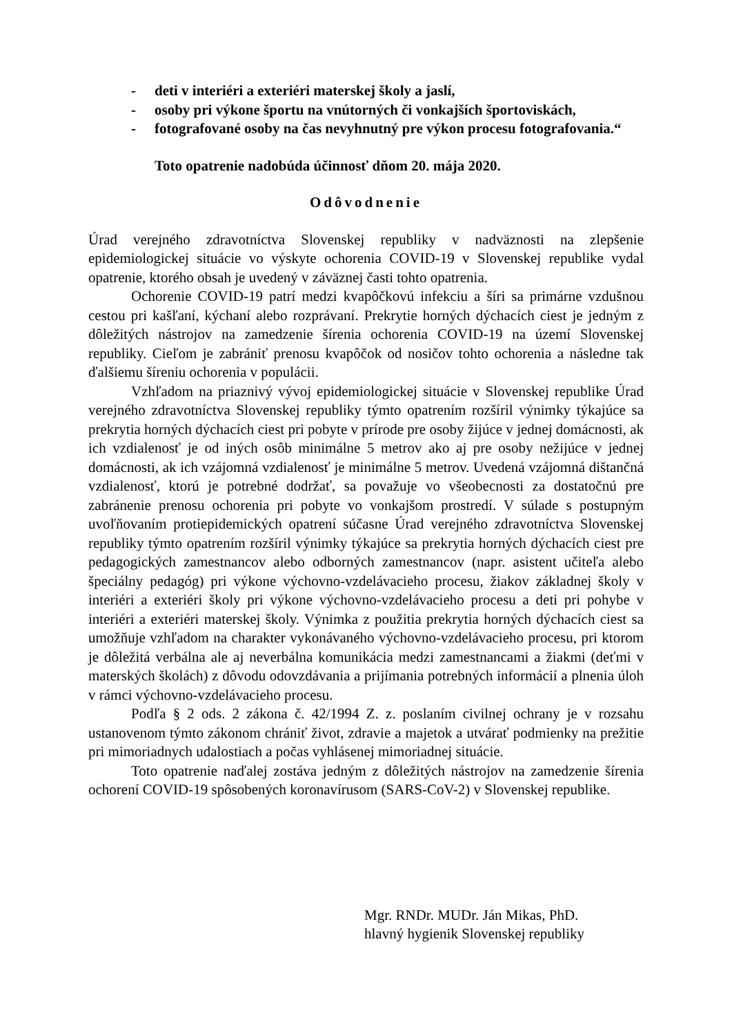- deti v interiéri a exteriéri materskej školy a jaslí,
- osoby pri výkone športu na vnútorných či vonkajších športoviskách,
- fotografované osoby na čas nevyhnutný pre výkon procesu fotografovania.“
Toto opatrenie nadobúda účinnosť dňom 20. mája 2020.
Odôvodnenie
Úrad verejného zdravotníctva Slovenskej republiky v nadväznosti na zlepšenie epidemiologickej situácie vo výskyte ochorenia COVID-19 v Slovenskej republike vydal opatrenie, ktorého obsah je uvedený v záväznej časti tohto opatrenia.
Ochorenie COVID-19 patrí medzi kvapôčkovú infekciu a šíri sa primárne vzdušnou cestou pri kašľaní, kýchaní alebo rozprávaní. Prekrytie horných dýchacích ciest je jedným z dôležitých nástrojov na zamedzenie šírenia ochorenia COVID-19 na území Slovenskej republiky. Cieľom je zabrániť prenosu kvapôčok od nosičov tohto ochorenia a následne tak ďalšiemu šíreniu ochorenia v populácii.
Vzhľadom na priaznivý vývoj epidemiologickej situácie v Slovenskej republike Úrad verejného zdravotníctva Slovenskej republiky týmto opatrením rozšíril výnimky týkajúce sa prekrytia horných dýchacích ciest pri pobyte v prírode pre osoby žijúce v jednej domácnosti, ak ich vzdialenosť je od iných osôb minimálne 5 metrov ako aj pre osoby nežijúce v jednej domácnosti, ak ich vzájomná vzdialenosť je minimálne 5 metrov. Uvedená vzájomná dištančná vzdialenosť, ktorú je potrebné dodržať, sa považuje vo všeobecnosti za dostatočnú pre zabránenie prenosu ochorenia pri pobyte vo vonkajšom prostredí. V súlade s postupným uvoľňovaním protiepidemických opatrení súčasne Úrad verejného zdravotníctva Slovenskej republiky týmto opatrením rozšíril výnimky týkajúce sa prekrytia horných dýchacích ciest pre pedagogických zamestnancov alebo odborných zamestnancov (napr. asistent učiteľa alebo špeciálny pedagóg) pri výkone výchovno-vzdelávacieho procesu, žiakov základnej školy v interiéri a exteriéri školy pri výkone výchovno-vzdelávacieho procesu a deti pri pohybe v interiéri a exteriéri materskej školy. Výnimka z použitia prekrytia horných dýchacích ciest sa umožňuje vzhľadom na charakter vykonávaného výchovno-vzdelávacieho procesu, pri ktorom je dôležitá verbálna ale aj neverbálna komunikácia medzi zamestnancami a žiakmi (deťmi v materských školách) z dôvodu odovzdávania a prijímania potrebných informácií a plnenia úloh v rámci výchovno-vzdelávacieho procesu.
Podľa § 2 ods. 2 zákona č. 42/1994 Z. z. poslaním civilnej ochrany je v rozsahu ustanovenom týmto zákonom chrániť život, zdravie a majetok a utvárať podmienky na prežitie pri mimoriadnych udalostiach a počas vyhlásenej mimoriadnej situácie.
Toto opatrenie naďalej zostáva jedným z dôležitých nástrojov na zamedzenie šírenia ochorení COVID-19 spôsobených koronavírusom (SARS-CoV-2) v Slovenskej republike.
Mgr. RNDr. MUDr. Ján Mikas, PhD.
hlavný hygienik Slovenskej republiky